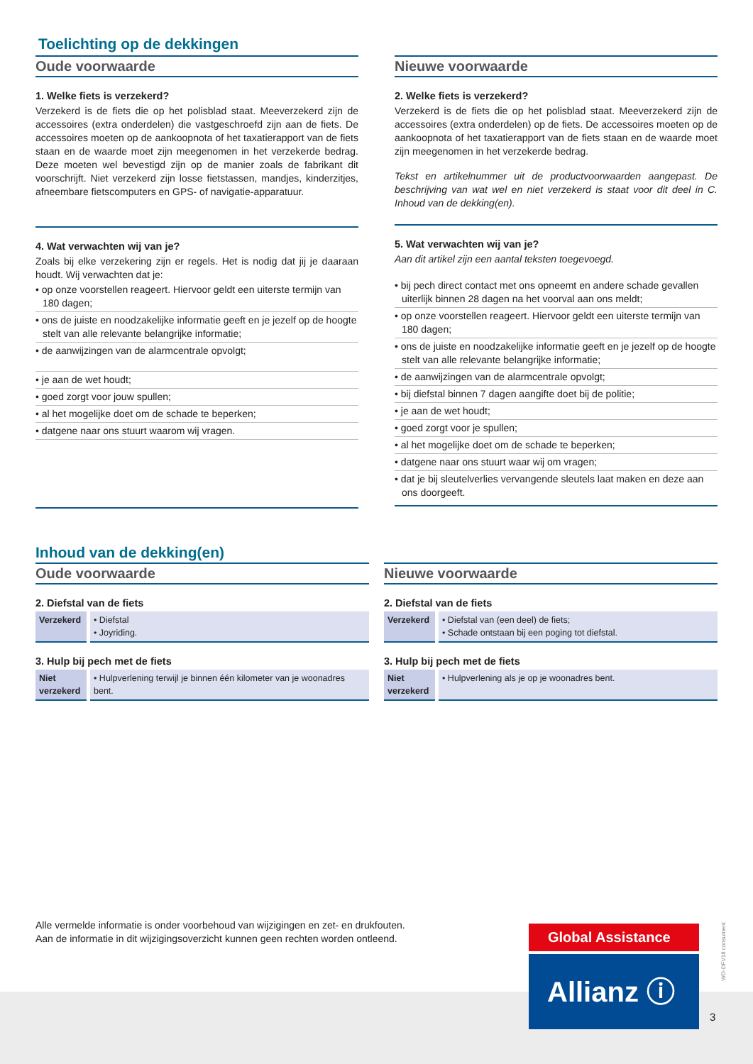Toelichting op de dekkingen
Oude voorwaarde
1. Welke fiets is verzekerd?
Verzekerd is de fiets die op het polisblad staat. Meeverzekerd zijn de accessoires (extra onderdelen) die vastgeschroefd zijn aan de fiets. De accessoires moeten op de aankoopnota of het taxatierapport van de fiets staan en de waarde moet zijn meegenomen in het verzekerde bedrag. Deze moeten wel bevestigd zijn op de manier zoals de fabrikant dit voorschrijft. Niet verzekerd zijn losse fietstassen, mandjes, kinderzitjes, afneembare fietscomputers en GPS- of navigatie-apparatuur.
4. Wat verwachten wij van je?
Zoals bij elke verzekering zijn er regels. Het is nodig dat jij je daaraan houdt. Wij verwachten dat je:
• op onze voorstellen reageert. Hiervoor geldt een uiterste termijn van 180 dagen;
• ons de juiste en noodzakelijke informatie geeft en je jezelf op de hoogte stelt van alle relevante belangrijke informatie;
• de aanwijzingen van de alarmcentrale opvolgt;
• je aan de wet houdt;
• goed zorgt voor jouw spullen;
• al het mogelijke doet om de schade te beperken;
• datgene naar ons stuurt waarom wij vragen.
Nieuwe voorwaarde
2. Welke fiets is verzekerd?
Verzekerd is de fiets die op het polisblad staat. Meeverzekerd zijn de accessoires (extra onderdelen) op de fiets. De accessoires moeten op de aankoopnota of het taxatierapport van de fiets staan en de waarde moet zijn meegenomen in het verzekerde bedrag.
Tekst en artikelnummer uit de productvoorwaarden aangepast. De beschrijving van wat wel en niet verzekerd is staat voor dit deel in C. Inhoud van de dekking(en).
5. Wat verwachten wij van je?
Aan dit artikel zijn een aantal teksten toegevoegd.
• bij pech direct contact met ons opneemt en andere schade gevallen uiterlijk binnen 28 dagen na het voorval aan ons meldt;
• op onze voorstellen reageert. Hiervoor geldt een uiterste termijn van 180 dagen;
• ons de juiste en noodzakelijke informatie geeft en je jezelf op de hoogte stelt van alle relevante belangrijke informatie;
• de aanwijzingen van de alarmcentrale opvolgt;
• bij diefstal binnen 7 dagen aangifte doet bij de politie;
• je aan de wet houdt;
• goed zorgt voor je spullen;
• al het mogelijke doet om de schade te beperken;
• datgene naar ons stuurt waar wij om vragen;
• dat je bij sleutelverlies vervangende sleutels laat maken en deze aan ons doorgeeft.
Inhoud van de dekking(en)
Oude voorwaarde
2. Diefstal van de fiets
| Verzekerd | • Diefstal • Joyriding. |
3. Hulp bij pech met de fiets
| Niet verzekerd | • Hulpverlening terwijl je binnen één kilometer van je woonadres bent. |
Nieuwe voorwaarde
2. Diefstal van de fiets
| Verzekerd | • Diefstal van (een deel) de fiets; • Schade ontstaan bij een poging tot diefstal. |
3. Hulp bij pech met de fiets
| Niet verzekerd | • Hulpverlening als je op je woonadres bent. |
Alle vermelde informatie is onder voorbehoud van wijzigingen en zet- en drukfouten.
Aan de informatie in dit wijzigingsoverzicht kunnen geen rechten worden ontleend.
Global Assistance
Allianz ⓘ
WO-DFV18 consument
3